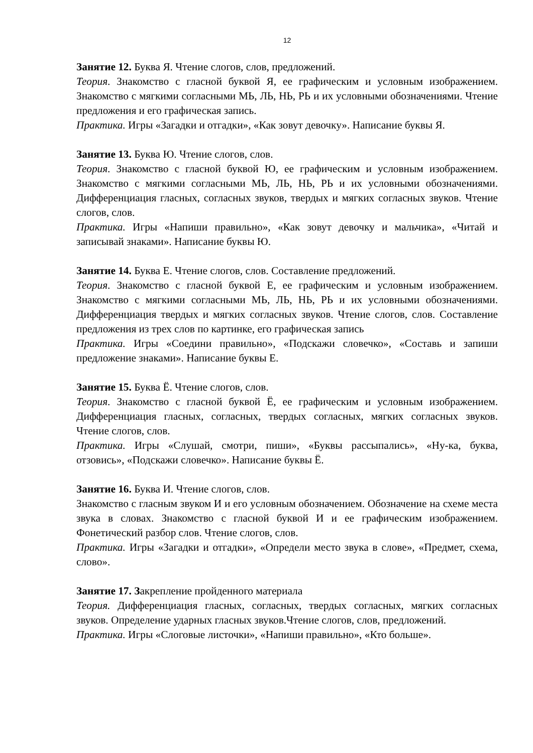12
Занятие 12. Буква Я. Чтение слогов, слов, предложений.
Теория. Знакомство с гласной буквой Я, ее графическим и условным изображением. Знакомство с мягкими согласными МЬ, ЛЬ, НЬ, РЬ и их условными обозначениями. Чтение предложения и его графическая запись.
Практика. Игры «Загадки и отгадки», «Как зовут девочку». Написание буквы Я.
Занятие 13. Буква Ю. Чтение слогов, слов.
Теория. Знакомство с гласной буквой Ю, ее графическим и условным изображением. Знакомство с мягкими согласными МЬ, ЛЬ, НЬ, РЬ и их условными обозначениями. Дифференциация гласных, согласных звуков, твердых и мягких согласных звуков. Чтение слогов, слов.
Практика. Игры «Напиши правильно», «Как зовут девочку и мальчика», «Читай и записывай знаками». Написание буквы Ю.
Занятие 14. Буква Е. Чтение слогов, слов. Составление предложений.
Теория. Знакомство с гласной буквой Е, ее графическим и условным изображением. Знакомство с мягкими согласными МЬ, ЛЬ, НЬ, РЬ и их условными обозначениями. Дифференциация твердых и мягких согласных звуков. Чтение слогов, слов. Составление предложения из трех слов по картинке, его графическая запись
Практика. Игры «Соедини правильно», «Подскажи словечко», «Составь и запиши предложение знаками». Написание буквы Е.
Занятие 15. Буква Ё. Чтение слогов, слов.
Теория. Знакомство с гласной буквой Ё, ее графическим и условным изображением. Дифференциация гласных, согласных, твердых согласных, мягких согласных звуков. Чтение слогов, слов.
Практика. Игры «Слушай, смотри, пиши», «Буквы рассыпались», «Ну-ка, буква, отзовись», «Подскажи словечко». Написание буквы Ё.
Занятие 16. Буква И. Чтение слогов, слов.
Знакомство с гласным звуком И и его условным обозначением. Обозначение на схеме места звука в словах. Знакомство с гласной буквой И и ее графическим изображением. Фонетический разбор слов. Чтение слогов, слов.
Практика. Игры «Загадки и отгадки», «Определи место звука в слове», «Предмет, схема, слово».
Занятие 17. Закрепление пройденного материала
Теория. Дифференциация гласных, согласных, твердых согласных, мягких согласных звуков. Определение ударных гласных звуков.Чтение слогов, слов, предложений.
Практика. Игры «Слоговые листочки», «Напиши правильно», «Кто больше».